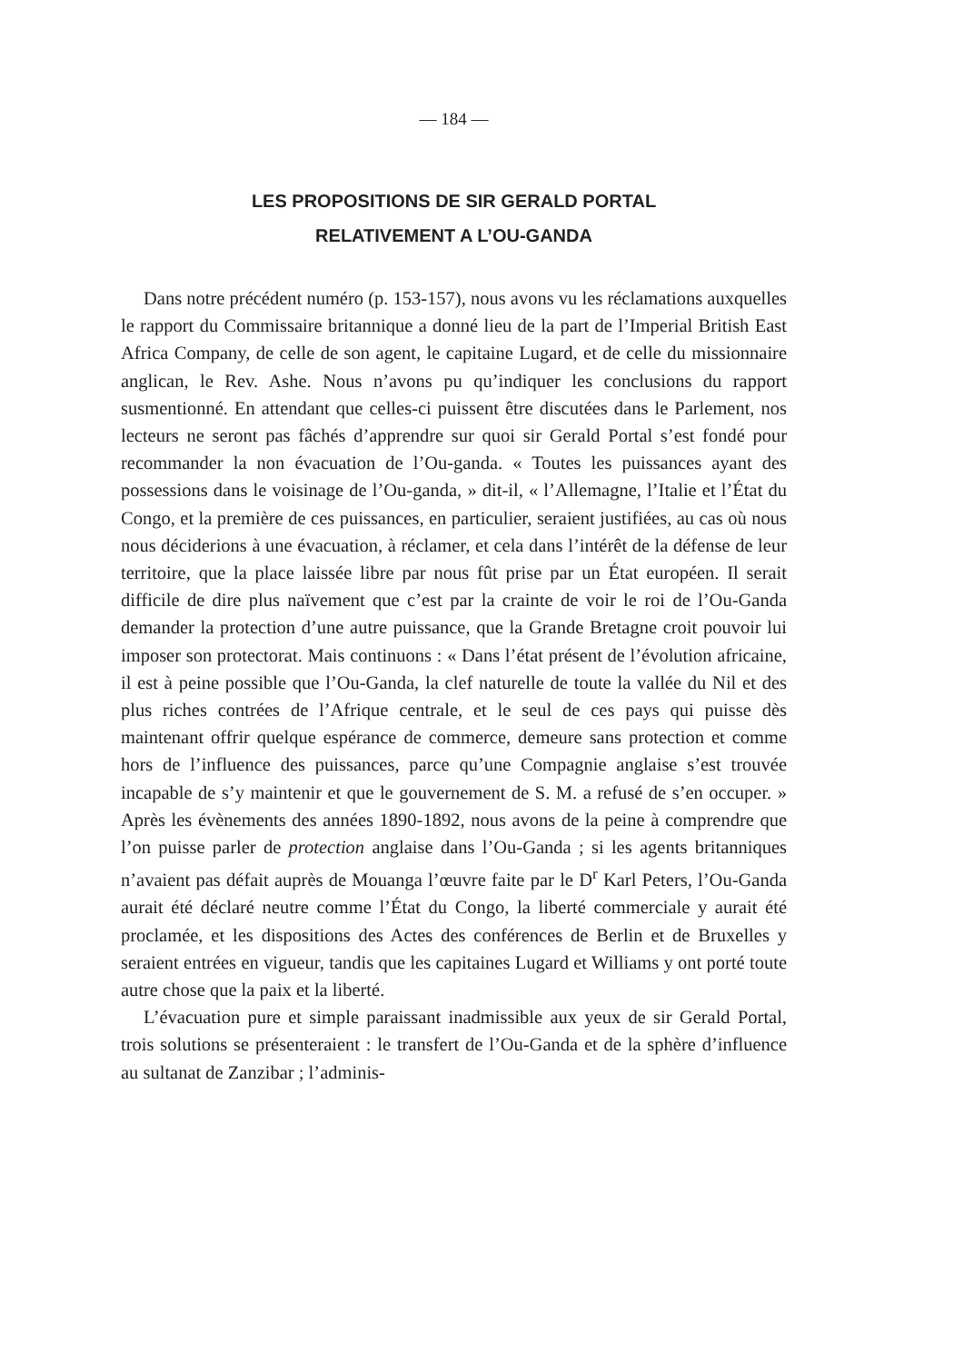— 184 —
LES PROPOSITIONS DE SIR GERALD PORTAL
RELATIVEMENT A L’OU-GANDA
Dans notre précédent numéro (p. 153-157), nous avons vu les réclamations auxquelles le rapport du Commissaire britannique a donné lieu de la part de l’Imperial British East Africa Company, de celle de son agent, le capitaine Lugard, et de celle du missionnaire anglican, le Rev. Ashe. Nous n’avons pu qu’indiquer les conclusions du rapport susmentionné. En attendant que celles-ci puissent être discutées dans le Parlement, nos lecteurs ne seront pas fâchés d’apprendre sur quoi sir Gerald Portal s’est fondé pour recommander la non évacuation de l’Ou-ganda. « Toutes les puissances ayant des possessions dans le voisinage de l’Ou-ganda, » dit-il, « l’Allemagne, l’Italie et l’État du Congo, et la première de ces puissances, en particulier, seraient justifiées, au cas où nous nous déciderions à une évacuation, à réclamer, et cela dans l’intérêt de la défense de leur territoire, que la place laissée libre par nous fût prise par un État européen. Il serait difficile de dire plus naïvement que c’est par la crainte de voir le roi de l’Ou-Ganda demander la protection d’une autre puissance, que la Grande Bretagne croit pouvoir lui imposer son protectorat. Mais continuons : « Dans l’état présent de l’évolution africaine, il est à peine possible que l’Ou-Ganda, la clef naturelle de toute la vallée du Nil et des plus riches contrées de l’Afrique centrale, et le seul de ces pays qui puisse dès maintenant offrir quelque espérance de commerce, demeure sans protection et comme hors de l’influence des puissances, parce qu’une Compagnie anglaise s’est trouvée incapable de s’y maintenir et que le gouvernement de S. M. a refusé de s’en occuper. » Après les évènements des années 1890-1892, nous avons de la peine à comprendre que l’on puisse parler de protection anglaise dans l’Ou-Ganda ; si les agents britanniques n’avaient pas défait auprès de Mouanga l’œuvre faite par le D<sup>r</sup> Karl Peters, l’Ou-Ganda aurait été déclaré neutre comme l’État du Congo, la liberté commerciale y aurait été proclamée, et les dispositions des Actes des conférences de Berlin et de Bruxelles y seraient entrées en vigueur, tandis que les capitaines Lugard et Williams y ont porté toute autre chose que la paix et la liberté.
L’évacuation pure et simple paraissant inadmissible aux yeux de sir Gerald Portal, trois solutions se présenteraient : le transfert de l’Ou-Ganda et de la sphère d’influence au sultanat de Zanzibar ; l’adminis-